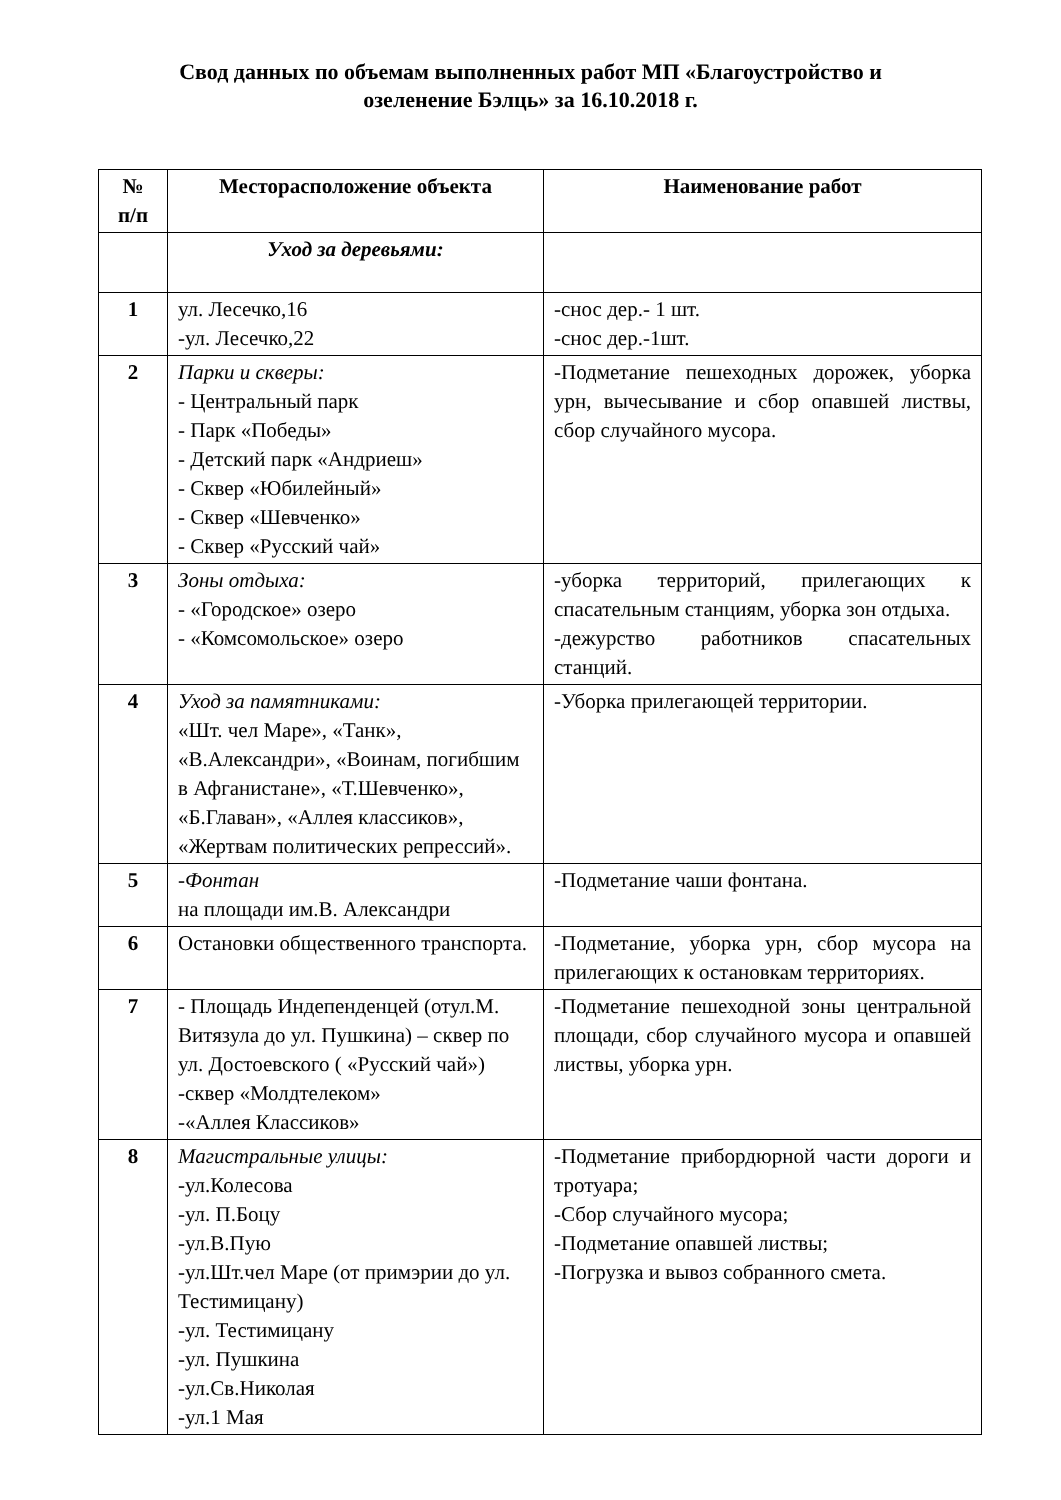Свод данных по объемам выполненных работ МП «Благоустройство и
озеленение Бэлць» за 16.10.2018 г.
| № п/п | Месторасположение объекта | Наименование работ |
| --- | --- | --- |
| | Уход за деревьями: | |
| 1 | ул. Лесечко,16 -ул. Лесечко,22 | -снос дер.- 1 шт. -снос дер.-1шт. |
| 2 | Парки и скверы: - Центральный парк - Парк «Победы» - Детский парк «Андриеш» - Сквер «Юбилейный» - Сквер «Шевченко» - Сквер «Русский чай» | -Подметание пешеходных дорожек, уборка урн, вычесывание и сбор опавшей листвы, сбор случайного мусора. |
| 3 | Зоны отдыха: - «Городское» озеро - «Комсомольское» озеро | -уборка территорий, прилегающих к спасательным станциям, уборка зон отдыха. -дежурство работников спасательных станций. |
| 4 | Уход за памятниками: «Шт. чел Маре», «Танк», «В.Александри», «Воинам, погибшим в Афганистане», «Т.Шевченко», «Б.Главан», «Аллея классиков», «Жертвам политических репрессий». | -Уборка прилегающей территории. |
| 5 | - Фонтан на площади им.В. Александри | -Подметание чаши фонтана. |
| 6 | Остановки общественного транспорта. | -Подметание, уборка урн, сбор мусора на прилегающих к остановкам территориях. |
| 7 | - Площадь Индепенденцей (отул.М. Витязула до ул. Пушкина) – сквер по ул. Достоевского ( «Русский чай») -сквер «Молдтелеком» -«Аллея Классиков» | -Подметание пешеходной зоны центральной площади, сбор случайного мусора и опавшей листвы, уборка урн. |
| 8 | Магистральные улицы: -ул.Колесова -ул. П.Боцу -ул.В.Пую -ул.Шт.чел Маре (от примэрии до ул. Тестимицану) -ул. Тестимицану -ул. Пушкина -ул.Св.Николая -ул.1 Мая | -Подметание прибордюрной части дороги и тротуара; -Сбор случайного мусора; -Подметание опавшей листвы; -Погрузка и вывоз собранного смета. |